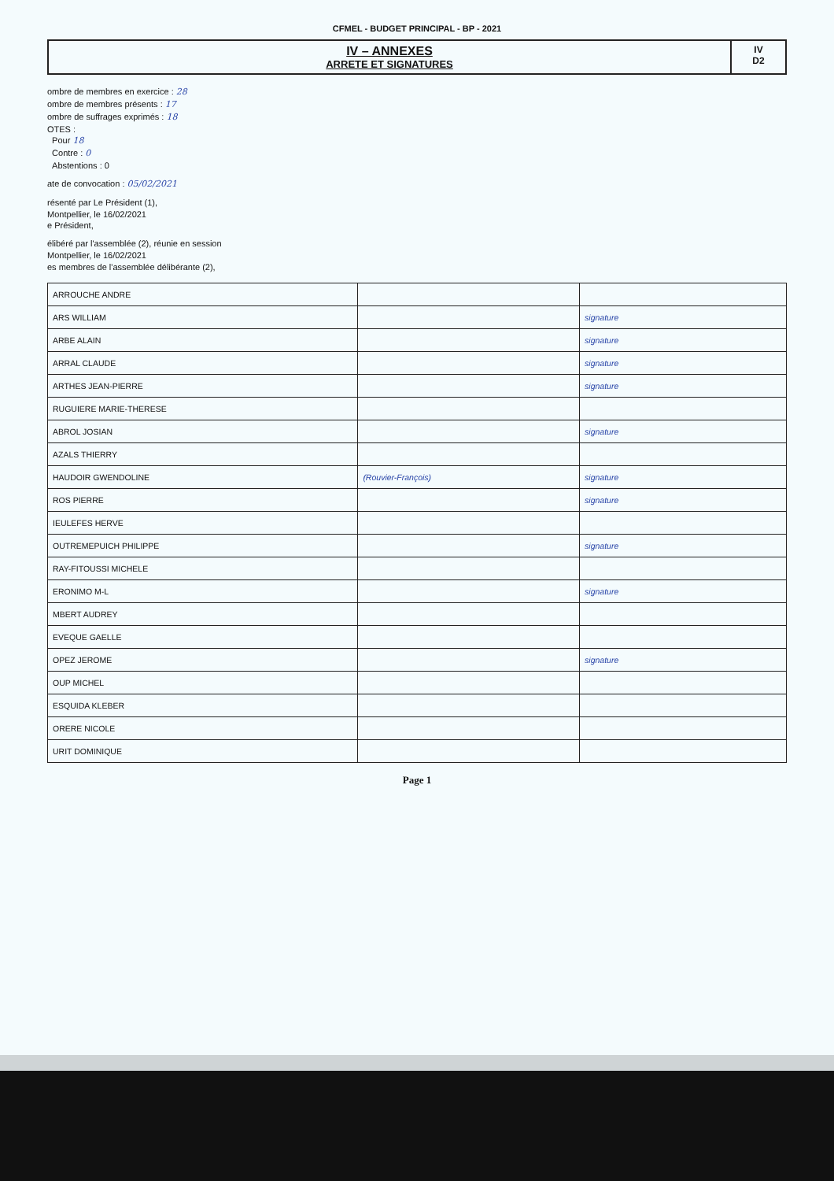CFMEL - BUDGET PRINCIPAL - BP - 2021
IV – ANNEXES
ARRETE ET SIGNATURES
IV
D2
ombre de membres en exercice : 28
ombre de membres présents : 17
ombre de suffrages exprimés : 18
OTES :
Pour 18
Contre : 0
Abstentions : 0
ate de convocation : 05/02/2021
résenté par Le Président (1),
Montpellier, le 16/02/2021
e Président,
élibéré par l'assemblée (2), réunie en session
Montpellier, le 16/02/2021
es membres de l'assemblée délibérante (2),
| ARROUCHE ANDRE | | |
| ARS WILLIAM | | signature |
| ARBE ALAIN | | signature |
| ARRAL CLAUDE | | signature |
| ARTHES JEAN-PIERRE | | signature |
| RUGUIERE MARIE-THERESE | | |
| ABROL JOSIAN | | signature |
| AZALS THIERRY | | |
| HAUDOIR GWENDOLINE | (Rouvier-François) | signature |
| ROS PIERRE | | signature |
| IEULEFES HERVE | | |
| OUTREMEPUICH PHILIPPE | | signature |
| RAY-FITOUSSI MICHELE | | |
| ERONIMO M-L | | signature |
| MBERT AUDREY | | |
| EVEQUE GAELLE | | |
| OPEZ JEROME | | signature |
| OUP MICHEL | | |
| ESQUIDA KLEBER | | |
| ORERE NICOLE | | |
| URIT DOMINIQUE | | |
Page 1